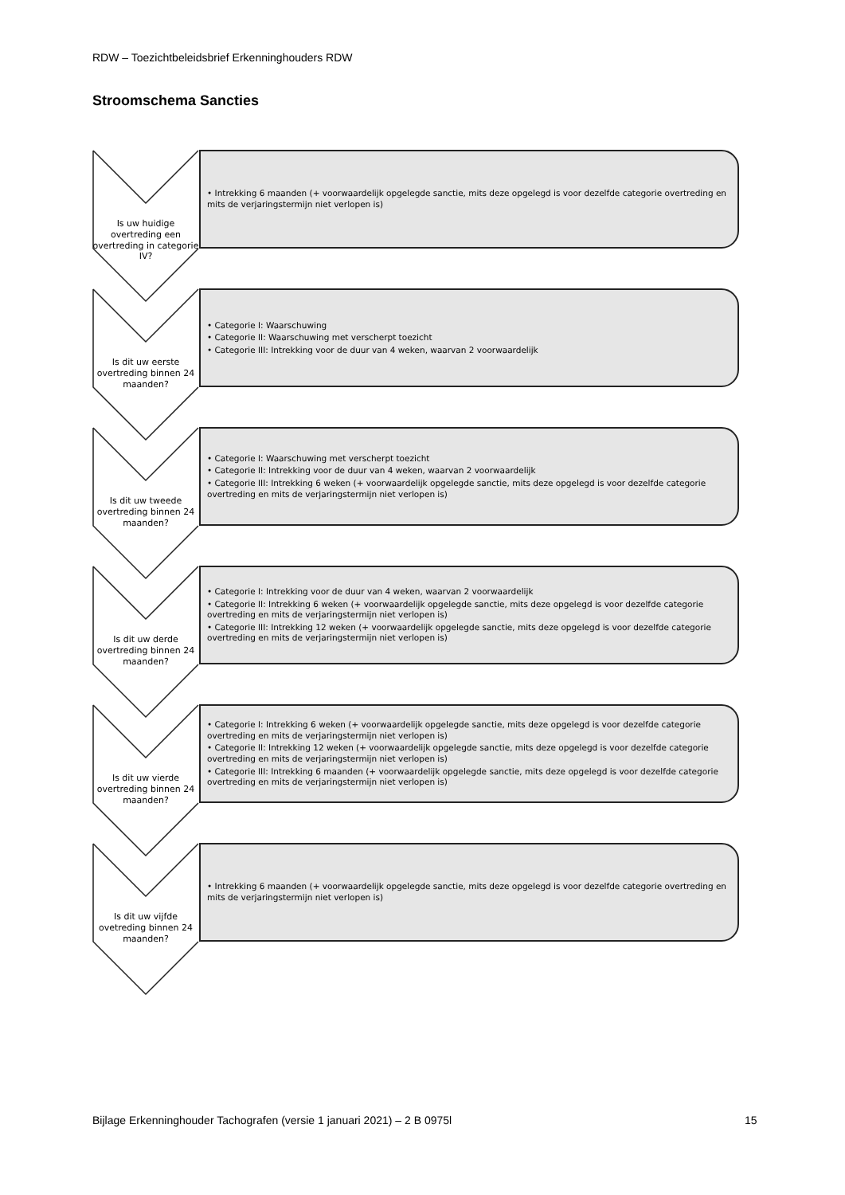RDW – Toezichtbeleidsbrief Erkenninghouders RDW
Stroomschema Sancties
Is uw huidige overtreding een overtreding in categorie IV?
• Intrekking 6 maanden (+ voorwaardelijk opgelegde sanctie, mits deze opgelegd is voor dezelfde categorie overtreding en mits de verjaringstermijn niet verlopen is)
Is dit uw eerste overtreding binnen 24 maanden?
• Categorie I: Waarschuwing
• Categorie II: Waarschuwing met verscherpt toezicht
• Categorie III: Intrekking voor de duur van 4 weken, waarvan 2 voorwaardelijk
Is dit uw tweede overtreding binnen 24 maanden?
• Categorie I: Waarschuwing met verscherpt toezicht
• Categorie II: Intrekking voor de duur van 4 weken, waarvan 2 voorwaardelijk
• Categorie III: Intrekking 6 weken (+ voorwaardelijk opgelegde sanctie, mits deze opgelegd is voor dezelfde categorie overtreding en mits de verjaringstermijn niet verlopen is)
Is dit uw derde overtreding binnen 24 maanden?
• Categorie I: Intrekking voor de duur van 4 weken, waarvan 2 voorwaardelijk
• Categorie II: Intrekking 6 weken (+ voorwaardelijk opgelegde sanctie, mits deze opgelegd is voor dezelfde categorie overtreding en mits de verjaringstermijn niet verlopen is)
• Categorie III: Intrekking 12 weken (+ voorwaardelijk opgelegde sanctie, mits deze opgelegd is voor dezelfde categorie overtreding en mits de verjaringstermijn niet verlopen is)
Is dit uw vierde overtreding binnen 24 maanden?
• Categorie I: Intrekking 6 weken (+ voorwaardelijk opgelegde sanctie, mits deze opgelegd is voor dezelfde categorie overtreding en mits de verjaringstermijn niet verlopen is)
• Categorie II: Intrekking 12 weken (+ voorwaardelijk opgelegde sanctie, mits deze opgelegd is voor dezelfde categorie overtreding en mits de verjaringstermijn niet verlopen is)
• Categorie III: Intrekking 6 maanden (+ voorwaardelijk opgelegde sanctie, mits deze opgelegd is voor dezelfde categorie overtreding en mits de verjaringstermijn niet verlopen is)
Is dit uw vijfde ovetreding binnen 24 maanden?
• Intrekking 6 maanden (+ voorwaardelijk opgelegde sanctie, mits deze opgelegd is voor dezelfde categorie overtreding en mits de verjaringstermijn niet verlopen is)
Bijlage Erkenninghouder Tachografen (versie 1 januari 2021) – 2 B 0975l
15